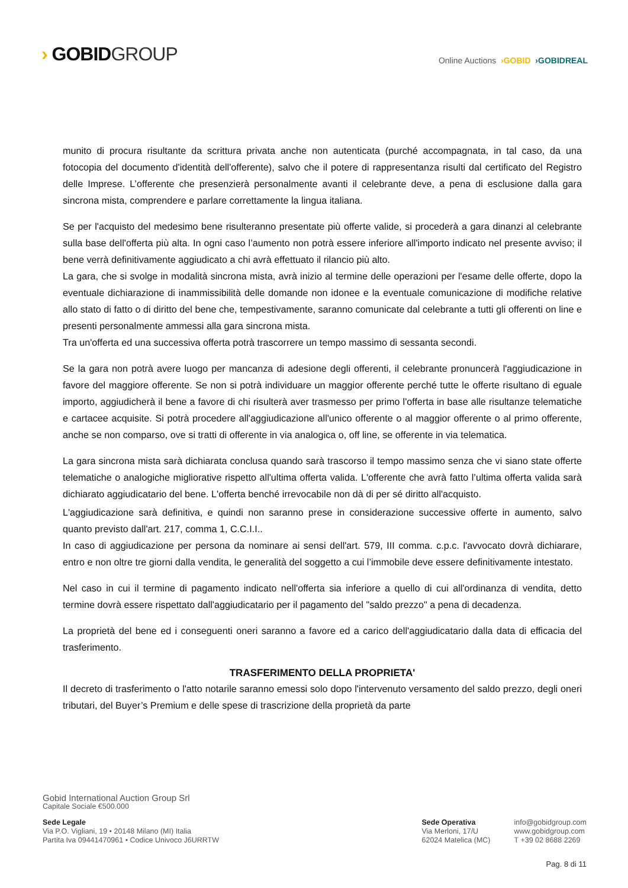› GOBIDGROUP
Online Auctions ›GOBID ›GOBIDREAL
munito di procura risultante da scrittura privata anche non autenticata (purché accompagnata, in tal caso, da una fotocopia del documento d'identità dell'offerente), salvo che il potere di rappresentanza risulti dal certificato del Registro delle Imprese. L’offerente che presenzierà personalmente avanti il celebrante deve, a pena di esclusione dalla gara sincrona mista, comprendere e parlare correttamente la lingua italiana.
Se per l'acquisto del medesimo bene risulteranno presentate più offerte valide, si procederà a gara dinanzi al celebrante sulla base dell'offerta più alta. In ogni caso l’aumento non potrà essere inferiore all'importo indicato nel presente avviso; il bene verrà definitivamente aggiudicato a chi avrà effettuato il rilancio più alto.
La gara, che si svolge in modalità sincrona mista, avrà inizio al termine delle operazioni per l'esame delle offerte, dopo la eventuale dichiarazione di inammissibilità delle domande non idonee e la eventuale comunicazione di modifiche relative allo stato di fatto o di diritto del bene che, tempestivamente, saranno comunicate dal celebrante a tutti gli offerenti on line e presenti personalmente ammessi alla gara sincrona mista.
Tra un'offerta ed una successiva offerta potrà trascorrere un tempo massimo di sessanta secondi.
Se la gara non potrà avere luogo per mancanza di adesione degli offerenti, il celebrante pronuncerà l'aggiudicazione in favore del maggiore offerente. Se non si potrà individuare un maggior offerente perché tutte le offerte risultano di eguale importo, aggiudicherà il bene a favore di chi risulterà aver trasmesso per primo l'offerta in base alle risultanze telematiche e cartacee acquisite. Si potrà procedere all'aggiudicazione all'unico offerente o al maggior offerente o al primo offerente, anche se non comparso, ove si tratti di offerente in via analogica o, off line, se offerente in via telematica.
La gara sincrona mista sarà dichiarata conclusa quando sarà trascorso il tempo massimo senza che vi siano state offerte telematiche o analogiche migliorative rispetto all'ultima offerta valida. L'offerente che avrà fatto l’ultima offerta valida sarà dichiarato aggiudicatario del bene. L'offerta benché irrevocabile non dà di per sé diritto all'acquisto.
L'aggiudicazione sarà definitiva, e quindi non saranno prese in considerazione successive offerte in aumento, salvo quanto previsto dall'art. 217, comma 1, C.C.I.I..
In caso di aggiudicazione per persona da nominare ai sensi dell'art. 579, III comma. c.p.c. l'avvocato dovrà dichiarare, entro e non oltre tre giorni dalla vendita, le generalità del soggetto a cui l’immobile deve essere definitivamente intestato.
Nel caso in cui il termine di pagamento indicato nell'offerta sia inferiore a quello di cui all'ordinanza di vendita, detto termine dovrà essere rispettato dall'aggiudicatario per il pagamento del "saldo prezzo" a pena di decadenza.
La proprietà del bene ed i conseguenti oneri saranno a favore ed a carico dell'aggiudicatario dalla data di efficacia del trasferimento.
TRASFERIMENTO DELLA PROPRIETA'
Il decreto di trasferimento o l'atto notarile saranno emessi solo dopo l'intervenuto versamento del saldo prezzo, degli oneri tributari, del Buyer’s Premium e delle spese di trascrizione della proprietà da parte
Gobid International Auction Group Srl
Capitale Sociale €500.000
Sede Legale
Via P.O. Vigliani, 19 • 20148 Milano (MI) Italia
Partita Iva 09441470961 • Codice Univoco J6URRTW
Sede Operativa
Via Merloni, 17/U
62024 Matelica (MC)
info@gobidgroup.com
www.gobidgroup.com
T +39 02 8688 2269
Pag. 8 di 11